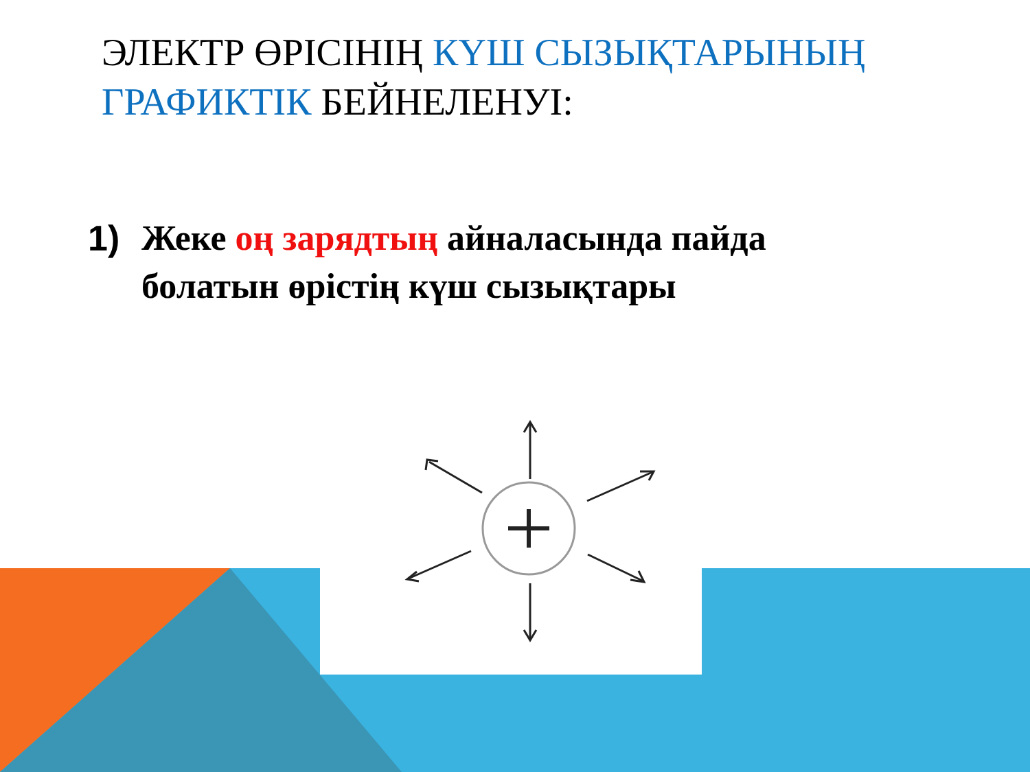ЭЛЕКТР ӨРІСІНІҢ КҮШ СЫЗЫҚТАРЫНЫҢ ГРАФИКТІК БЕЙНЕЛЕНУІ:
1) Жеке оң зарядтың айналасында пайда болатын өрістің күш сызықтары